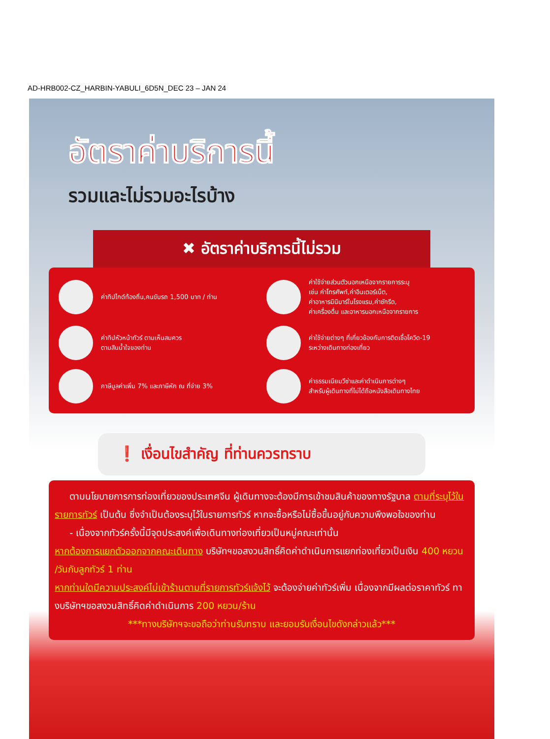AD-HRB002-CZ_HARBIN-YABULI_6D5N_DEC 23 – JAN 24
อัตราค่าบริการนี้
รวมและไม่รวมอะไรบ้าง
✖ อัตราค่าบริการนี้ไม่รวม
ค่าทิปไกด์ท้องถิ่น,คนขับรถ 1,500 บาท / ท่าน
ค่าใช้จ่ายส่วนตัวนอกเหนือจากรายการระบุ
เช่น ค่าโทรศัพท์,ค่าอินเตอร์เน็ต,
ค่าอาหารมินิบาร์ในโรงแรม,ค่าซักรีด,
ค่าเครื่องดื่ม และอาหารนอกเหนือจากรายการ
ค่าทิปหัวหน้าทัวร์ ตามเห็นสมควร
ตามสินน้ำใจของท่าน
ค่าใช้จ่ายต่างๆ ที่เกี่ยวข้องกับการติดเชื้อโควิด-19
ระหว่างเดินทางท่องเที่ยว
ภาษีมูลค่าเพิ่ม 7% และภาษีหัก ณ ที่จ่าย 3%
ค่าธรรมเนียมวีซ่าและค่าดำเนินการต่างๆ
สำหรับผู้เดินทางที่ไม่ได้ถือหนังสือเดินทางไทย
❗ เงื่อนไขสำคัญ ที่ท่านควรทราบ
ตามนโยบายการการท่องเที่ยวของประเทศจีน ผู้เดินทางจะต้องมีการเข้าชมสินค้าของทางรัฐบาล ตามที่ระบุไว้ในรายการทัวร์ เป็นต้น ซึ่งจำเป็นต้องระบุไว้ในรายการทัวร์ หากจะซื้อหรือไม่ซื้อขึ้นอยู่กับความพึงพอใจของท่าน
- เนื่องจากทัวร์ครั้งนี้มีจุดประสงค์เพื่อเดินทางท่องเที่ยวเป็นหมู่คณะเท่านั้น
หากต้องการแยกตัวออกจากคณะเดินทาง บริษัทฯขอสงวนสิทธิ์คิดค่าดำเนินการแยกท่องเที่ยวเป็นเงิน 400 หยวน /วันกับลูกทัวร์ 1 ท่าน
หากท่านใดมีความประสงค์ไม่เข้าร้านตามที่รายการทัวร์แจ้งไว้ จะต้องจ่ายค่าทัวร์เพิ่ม เนื่องจากมีผลต่อราคาทัวร์ ทางบริษัทฯขอสงวนสิทธิ์คิดค่าดำเนินการ 200 หยวน/ร้าน
***ทางบริษัทฯจะขอถือว่าท่านรับทราบ และยอมรับเงื่อนไขดังกล่าวแล้ว***